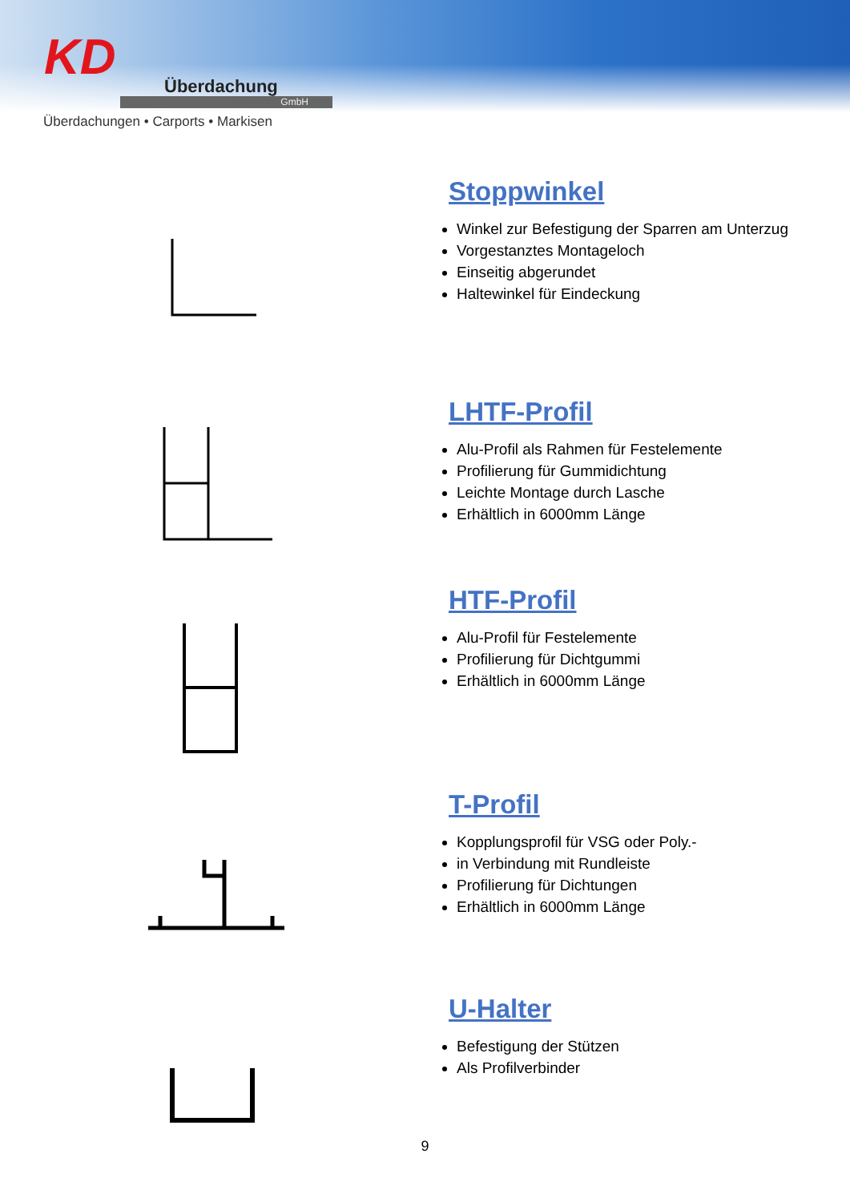KD
Überdachung
GmbH
Überdachungen • Carports • Markisen
Stoppwinkel
Winkel zur Befestigung der Sparren am Unterzug
Vorgestanztes Montageloch
Einseitig abgerundet
Haltewinkel für Eindeckung
LHTF-Profil
Alu-Profil als Rahmen für Festelemente
Profilierung für Gummidichtung
Leichte Montage durch Lasche
Erhältlich in 6000mm Länge
HTF-Profil
Alu-Profil für Festelemente
Profilierung für Dichtgummi
Erhältlich in 6000mm Länge
T-Profil
Kopplungsprofil für VSG oder Poly.-
in Verbindung mit Rundleiste
Profilierung für Dichtungen
Erhältlich in 6000mm Länge
U-Halter
Befestigung der Stützen
Als Profilverbinder
9